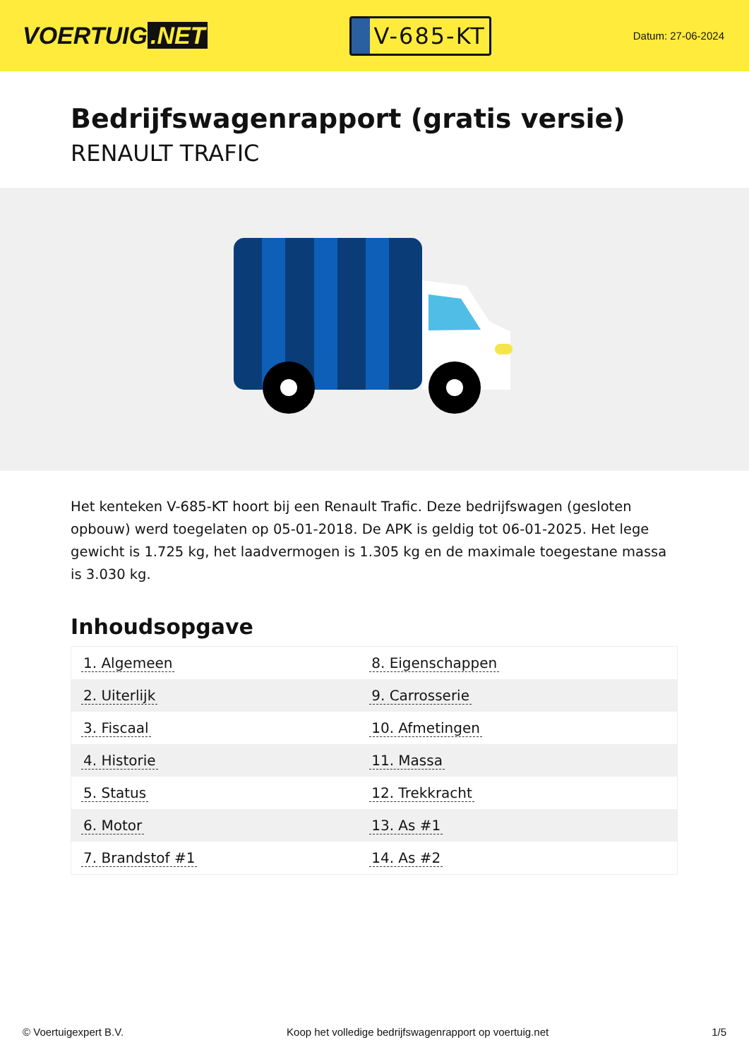VOERTUIG.NET
V-685-KT
Datum: 27-06-2024
Bedrijfswagenrapport (gratis versie)
RENAULT TRAFIC
Het kenteken V-685-KT hoort bij een Renault Trafic. Deze bedrijfswagen (gesloten opbouw) werd toegelaten op 05-01-2018. De APK is geldig tot 06-01-2025. Het lege gewicht is 1.725 kg, het laadvermogen is 1.305 kg en de maximale toegestane massa is 3.030 kg.
Inhoudsopgave
| 1. Algemeen | 8. Eigenschappen |
| 2. Uiterlijk | 9. Carrosserie |
| 3. Fiscaal | 10. Afmetingen |
| 4. Historie | 11. Massa |
| 5. Status | 12. Trekkracht |
| 6. Motor | 13. As #1 |
| 7. Brandstof #1 | 14. As #2 |
© Voertuigexpert B.V. Koop het volledige bedrijfswagenrapport op voertuig.net 1/5